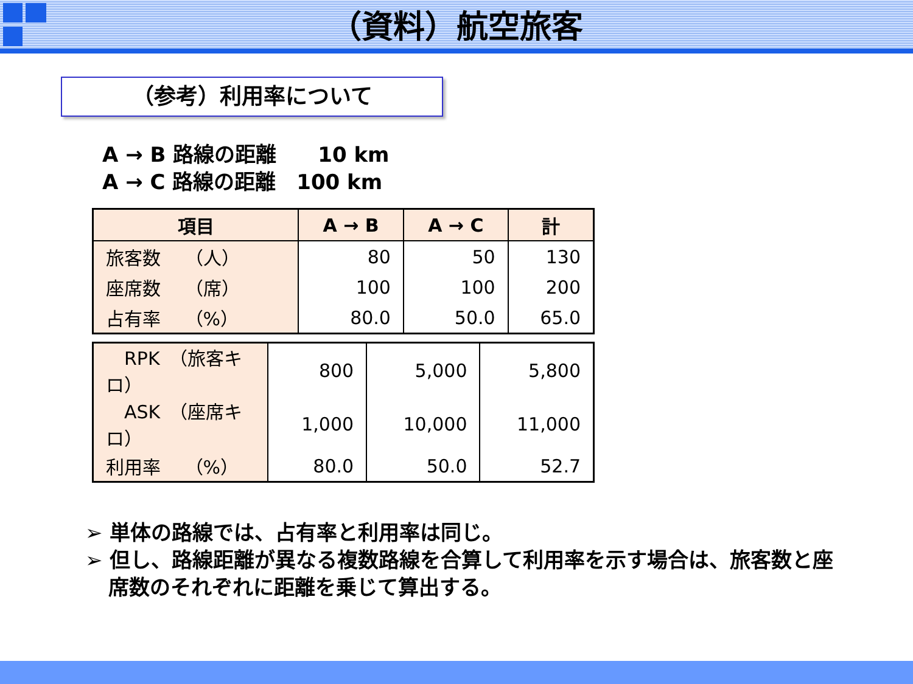（資料）航空旅客
（参考）利用率について
A → B 路線の距離　　10 km
A → C 路線の距離　100 km
| 項目 | A → B | A → C | 計 |
| --- | --- | --- | --- |
| 旅客数 （人） | 80 | 50 | 130 |
| 座席数 （席） | 100 | 100 | 200 |
| 占有率 （%） | 80.0 | 50.0 | 65.0 |
| RPK （旅客キロ） | 800 | 5,000 | 5,800 |
| ASK （座席キロ） | 1,000 | 10,000 | 11,000 |
| 利用率 （%） | 80.0 | 50.0 | 52.7 |
➢ 単体の路線では、占有率と利用率は同じ。
➢ 但し、路線距離が異なる複数路線を合算して利用率を示す場合は、旅客数と座席数のそれぞれに距離を乗じて算出する。